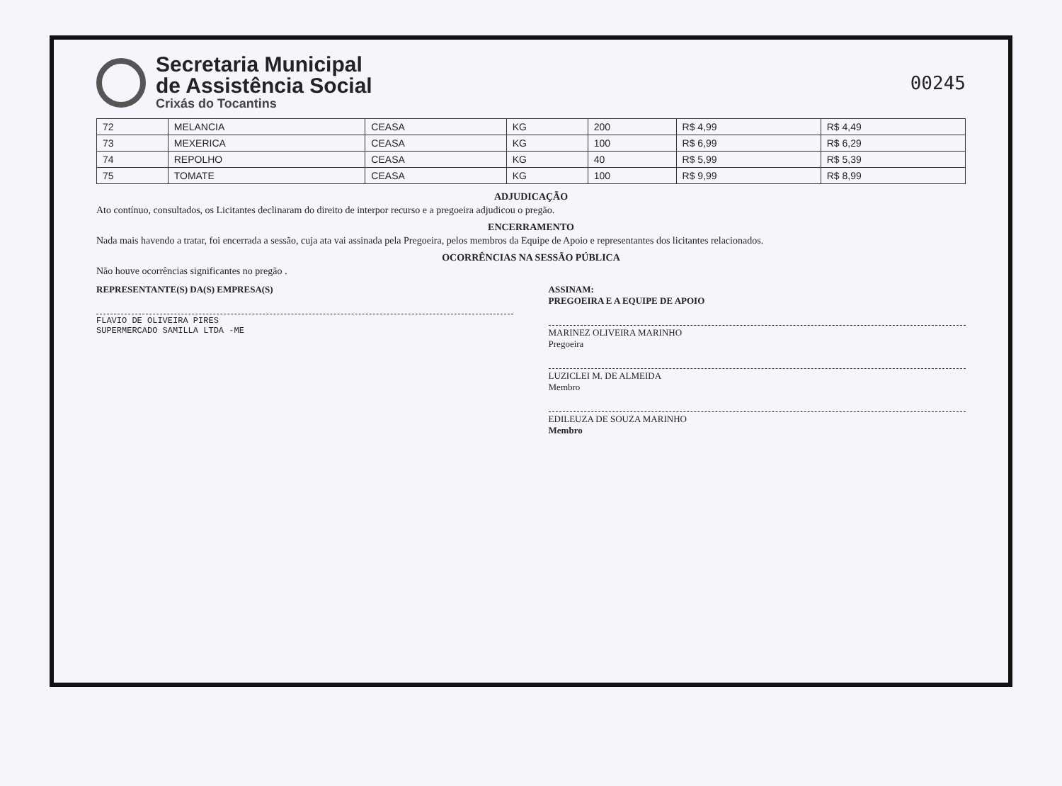Secretaria Municipal
de Assistência Social
Crixás do Tocantins
00245
| 72 | MELANCIA | CEASA | KG | 200 | R$ 4,99 | R$ 4,49 |
| 73 | MEXERICA | CEASA | KG | 100 | R$ 6,99 | R$ 6,29 |
| 74 | REPOLHO | CEASA | KG | 40 | R$ 5,99 | R$ 5,39 |
| 75 | TOMATE | CEASA | KG | 100 | R$ 9,99 | R$ 8,99 |
ADJUDICAÇÃO
Ato contínuo, consultados, os Licitantes declinaram do direito de interpor recurso e a pregoeira adjudicou o pregão.
ENCERRAMENTO
Nada mais havendo a tratar, foi encerrada a sessão, cuja ata vai assinada pela Pregoeira, pelos membros da Equipe de Apoio e representantes dos licitantes relacionados.
OCORRÊNCIAS NA SESSÃO PÚBLICA
Não houve ocorrências significantes no pregão .
REPRESENTANTE(S) DA(S) EMPRESA(S)
FLAVIO DE OLIVEIRA PIRES
SUPERMERCADO SAMILLA LTDA -ME
ASSINAM:
PREGOEIRA E A EQUIPE DE APOIO
MARINEZ OLIVEIRA MARINHO
Pregoeira
LUZICLEI M. DE ALMEIDA
Membro
EDILEUZA DE SOUZA MARINHO
Membro